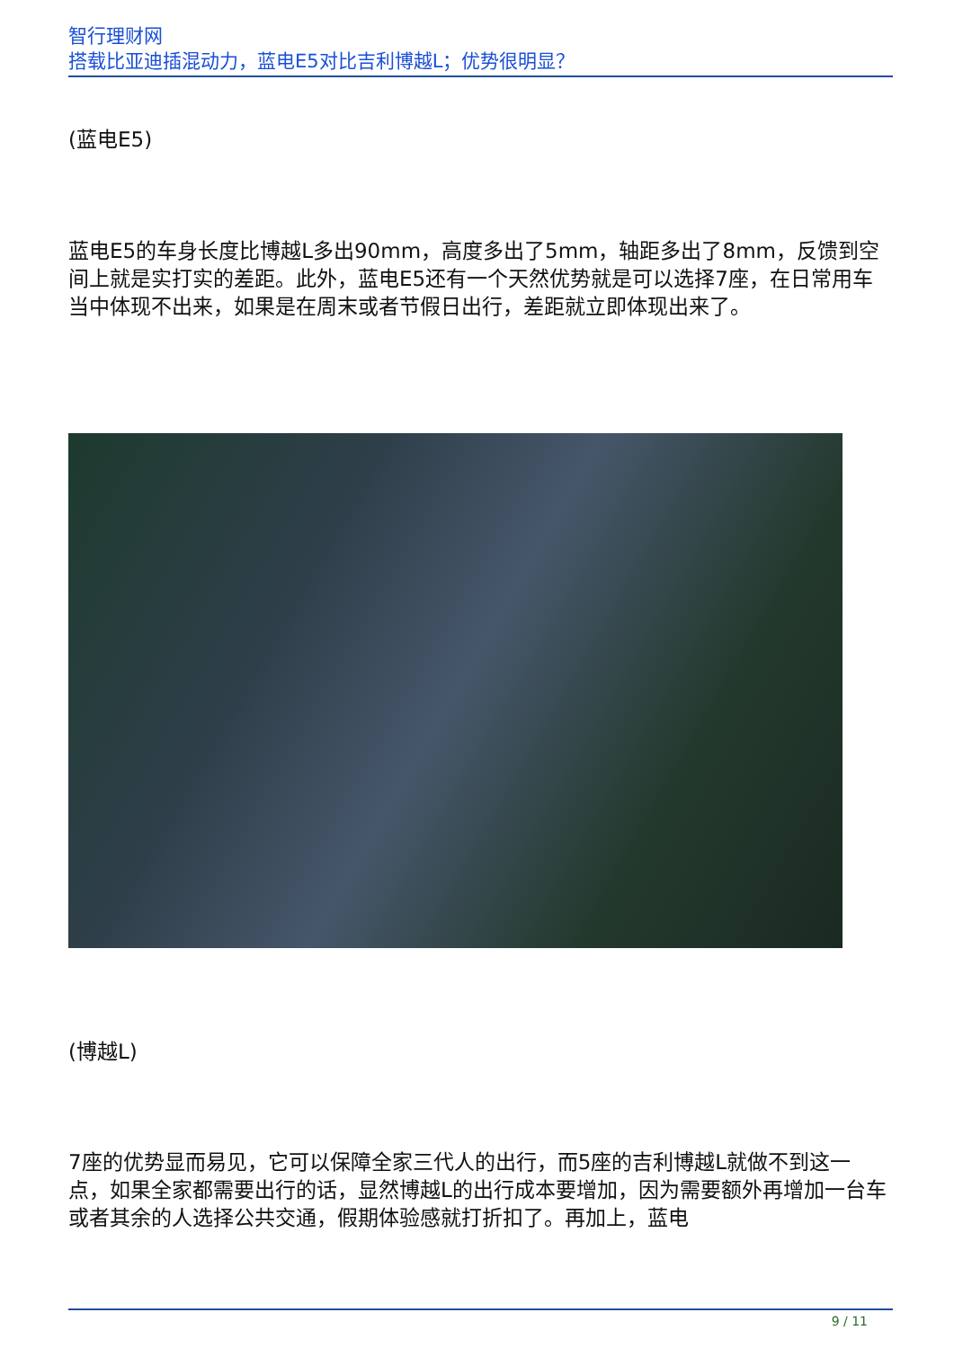智行理财网
搭载比亚迪插混动力，蓝电E5对比吉利博越L；优势很明显？
(蓝电E5)
蓝电E5的车身长度比博越L多出90mm，高度多出了5mm，轴距多出了8mm，反馈到空间上就是实打实的差距。此外，蓝电E5还有一个天然优势就是可以选择7座，在日常用车当中体现不出来，如果是在周末或者节假日出行，差距就立即体现出来了。
(博越L)
7座的优势显而易见，它可以保障全家三代人的出行，而5座的吉利博越L就做不到这一点，如果全家都需要出行的话，显然博越L的出行成本要增加，因为需要额外再增加一台车或者其余的人选择公共交通，假期体验感就打折扣了。再加上，蓝电
9 / 11